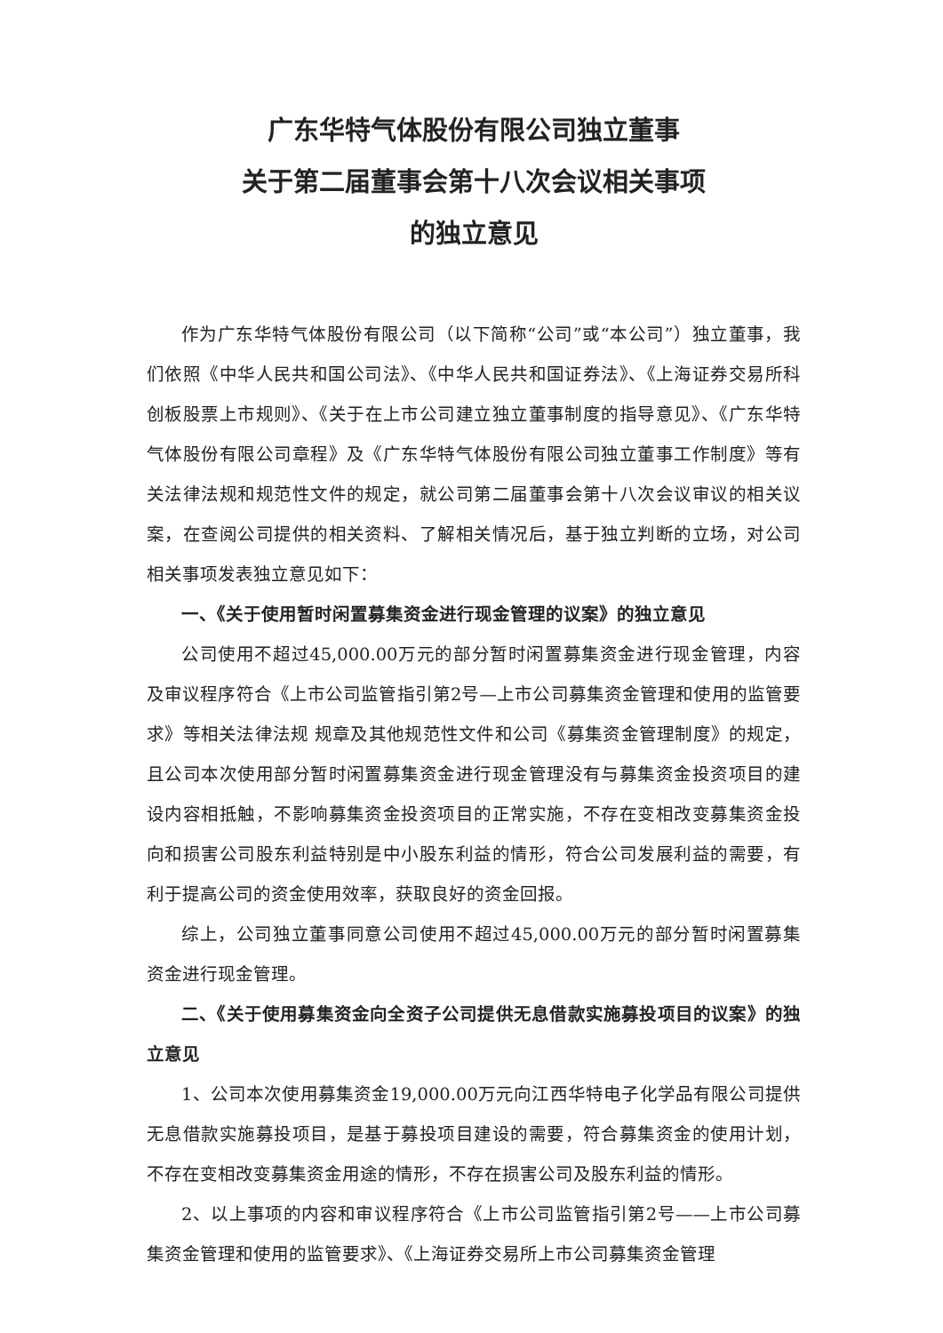广东华特气体股份有限公司独立董事
关于第二届董事会第十八次会议相关事项
的独立意见
作为广东华特气体股份有限公司（以下简称“公司”或“本公司”）独立董事，我们依照《中华人民共和国公司法》、《中华人民共和国证券法》、《上海证券交易所科创板股票上市规则》、《关于在上市公司建立独立董事制度的指导意见》、《广东华特气体股份有限公司章程》及《广东华特气体股份有限公司独立董事工作制度》等有关法律法规和规范性文件的规定，就公司第二届董事会第十八次会议审议的相关议案，在查阅公司提供的相关资料、了解相关情况后，基于独立判断的立场，对公司相关事项发表独立意见如下：
一、《关于使用暂时闲置募集资金进行现金管理的议案》的独立意见
公司使用不超过45,000.00万元的部分暂时闲置募集资金进行现金管理，内容及审议程序符合《上市公司监管指引第2号—上市公司募集资金管理和使用的监管要求》等相关法律法规 规章及其他规范性文件和公司《募集资金管理制度》的规定，且公司本次使用部分暂时闲置募集资金进行现金管理没有与募集资金投资项目的建设内容相抵触，不影响募集资金投资项目的正常实施，不存在变相改变募集资金投向和损害公司股东利益特别是中小股东利益的情形，符合公司发展利益的需要，有利于提高公司的资金使用效率，获取良好的资金回报。
综上，公司独立董事同意公司使用不超过45,000.00万元的部分暂时闲置募集资金进行现金管理。
二、《关于使用募集资金向全资子公司提供无息借款实施募投项目的议案》的独立意见
1、公司本次使用募集资金19,000.00万元向江西华特电子化学品有限公司提供无息借款实施募投项目，是基于募投项目建设的需要，符合募集资金的使用计划，不存在变相改变募集资金用途的情形，不存在损害公司及股东利益的情形。
2、以上事项的内容和审议程序符合《上市公司监管指引第2号——上市公司募集资金管理和使用的监管要求》、《上海证券交易所上市公司募集资金管理